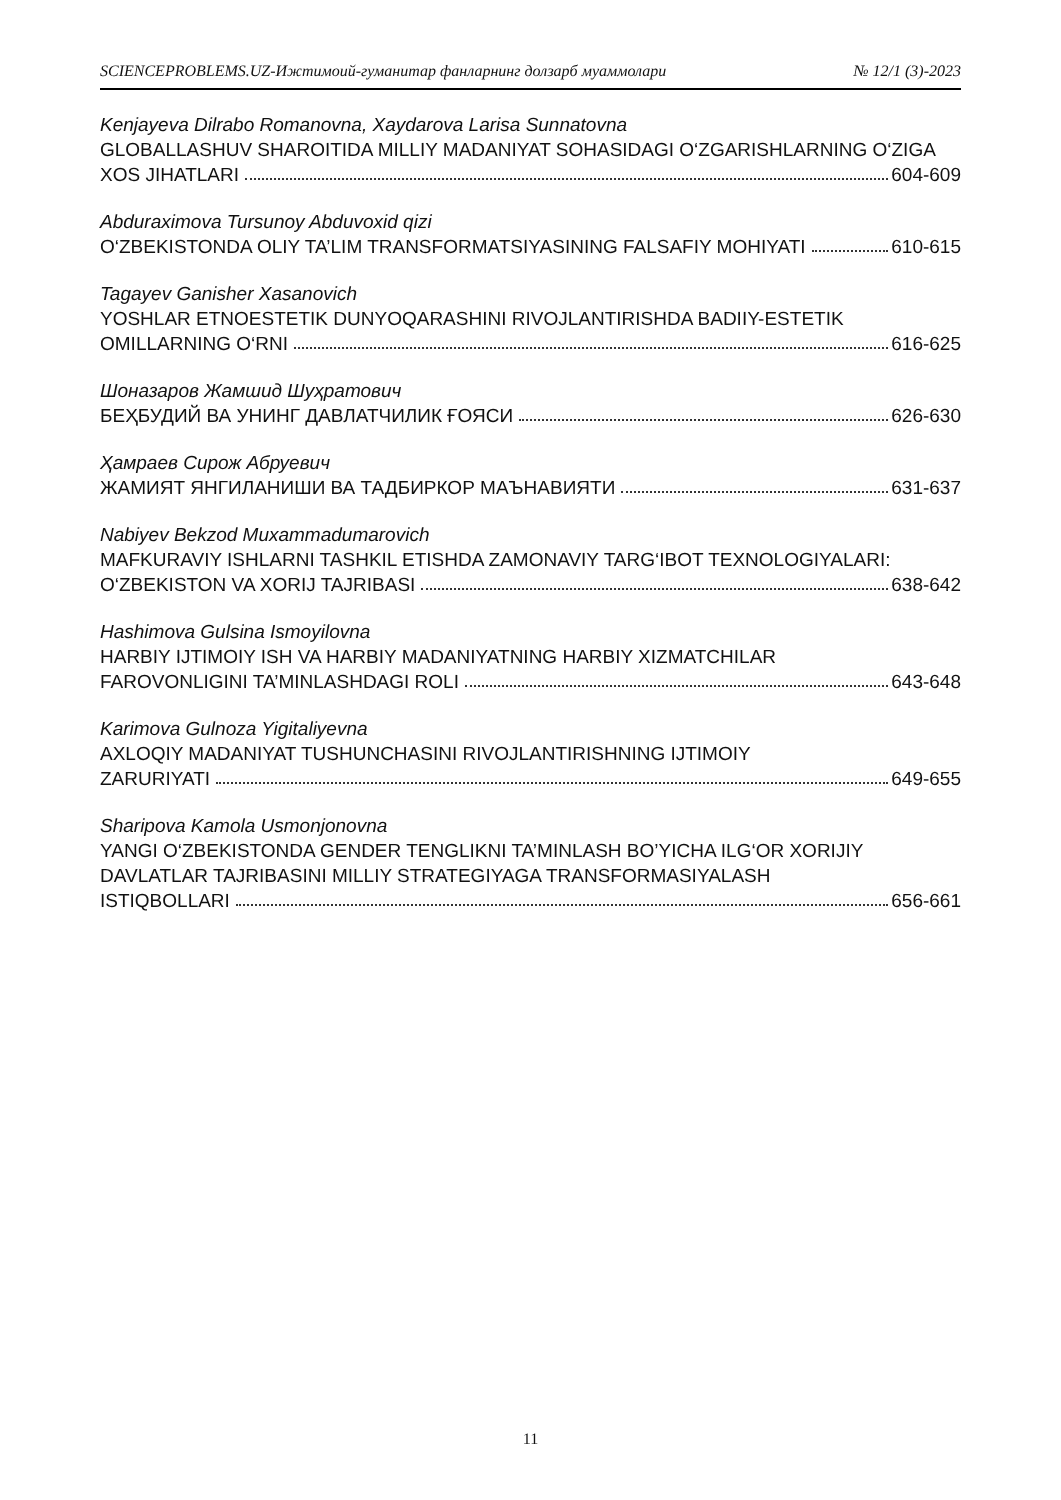SCIENCEPROBLEMS.UZ-Ижтимоий-гуманитар фанларнинг долзарб муаммолари № 12/1 (3)-2023
Kenjayeva Dilrabo Romanovna, Xaydarova Larisa Sunnatovna
GLOBALLASHUV SHAROITIDA MILLIY MADANIYAT SOHASIDAGI O‘ZGARISHLARNING O‘ZIGA
XOS JIHATLARI 604-609
Abduraximova Tursunoy Abduvoxid qizi
O‘ZBEKISTONDA OLIY TA’LIM TRANSFORMATSIYASINING FALSAFIY MOHIYATI 610-615
Tagayev Ganisher Xasanovich
YOSHLAR ETNOESTETIK DUNYOQARASHINI RIVOJLANTIRISHDA BADIIY-ESTETIK
OMILLARNING O‘RNI 616-625
Шоназаров Жамшид Шуҳратович
БЕҲБУДИЙ ВА УНИНГ ДАВЛАТЧИЛИК ҒОЯСИ 626-630
Ҳамраев Сирож Абруевич
ЖАМИЯТ ЯНГИЛАНИШИ ВА ТАДБИРКОР МАЪНАВИЯТИ 631-637
Nabiyev Bekzod Muxammadumarovich
MAFKURAVIY ISHLARNI TASHKIL ETISHDA ZAMONAVIY TARG‘IBOT TEXNOLOGIYALARI:
O‘ZBEKISTON VA XORIJ TAJRIBASI 638-642
Hashimova Gulsina Ismoyilovna
HARBIY IJTIMOIY ISH VA HARBIY MADANIYATNING HARBIY XIZMATCHILAR
FAROVONLIGINI TA’MINLASHDAGI ROLI 643-648
Karimova Gulnoza Yigitaliyevna
AXLOQIY MADANIYAT TUSHUNCHASINI RIVOJLANTIRISHNING IJTIMOIY
ZARURIYATI 649-655
Sharipova Kamola Usmonjonovna
YANGI O‘ZBEKISTONDA GENDER TENGLIKNI TA’MINLASH BO’YICHA ILG‘OR XORIJIY
DAVLATLAR TAJRIBASINI MILLIY STRATEGIYAGA TRANSFORMASIYALASH
ISTIQBOLLARI 656-661
11